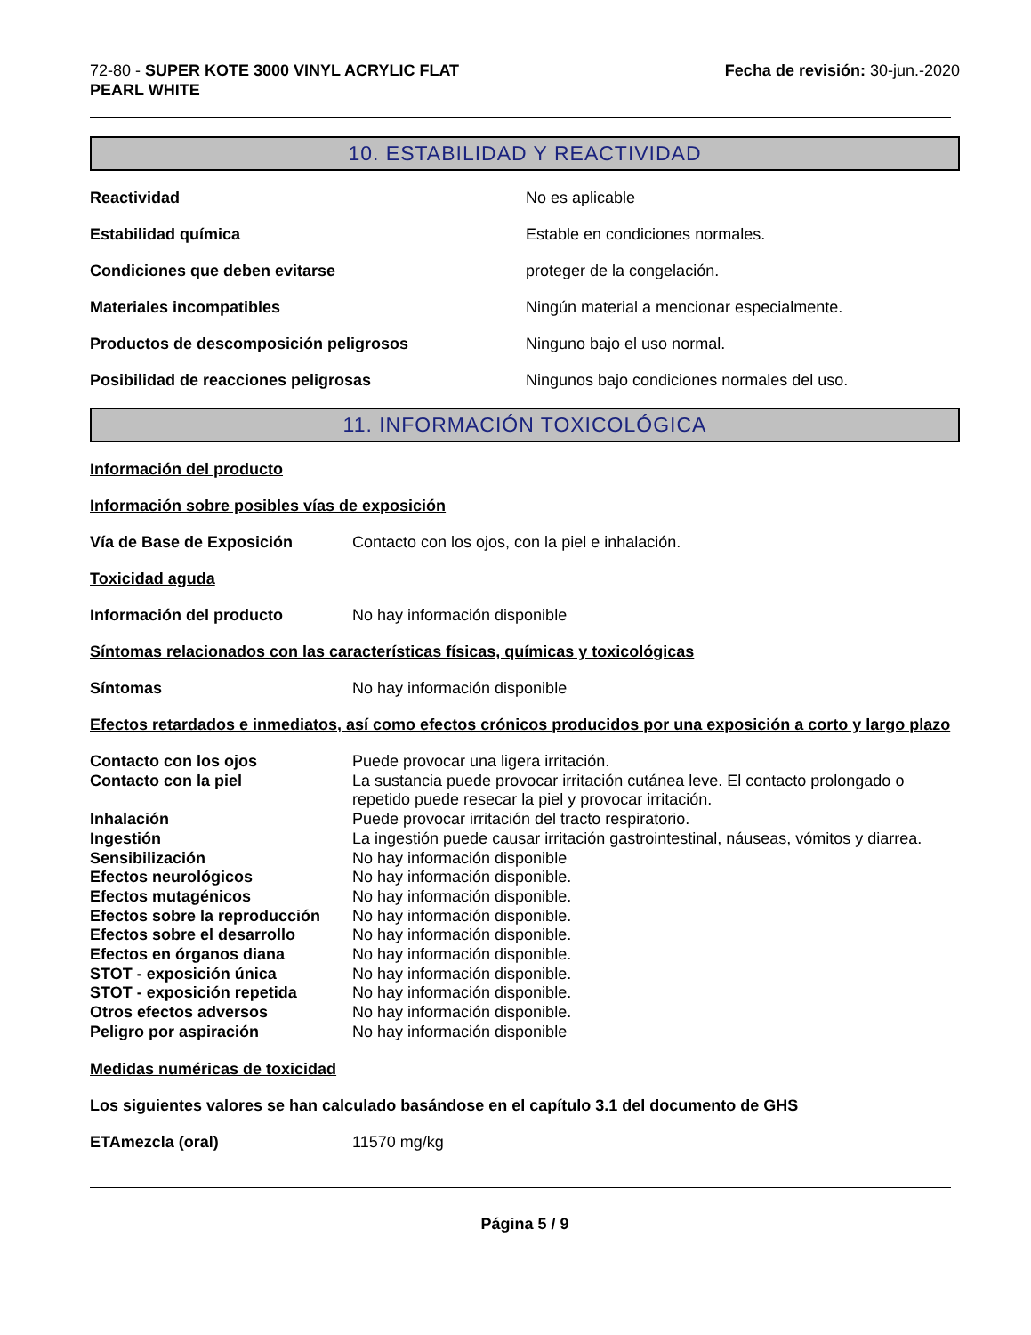72-80 - SUPER KOTE 3000 VINYL ACRYLIC FLAT
PEARL WHITE
Fecha de revisión: 30-jun.-2020
10. ESTABILIDAD Y REACTIVIDAD
Reactividad No es aplicable
Estabilidad química Estable en condiciones normales.
Condiciones que deben evitarse proteger de la congelación.
Materiales incompatibles Ningún material a mencionar especialmente.
Productos de descomposición peligrosos Ninguno bajo el uso normal.
Posibilidad de reacciones peligrosas Ningunos bajo condiciones normales del uso.
11. INFORMACIÓN TOXICOLÓGICA
Información del producto
Información sobre posibles vías de exposición
Vía de Base de Exposición Contacto con los ojos, con la piel e inhalación.
Toxicidad aguda
Información del producto No hay información disponible
Síntomas relacionados con las características físicas, químicas y toxicológicas
Síntomas No hay información disponible
Efectos retardados e inmediatos, así como efectos crónicos producidos por una exposición a corto y largo plazo
Contacto con los ojos
Puede provocar una ligera irritación.
Contacto con la piel
La sustancia puede provocar irritación cutánea leve. El contacto prolongado o repetido puede resecar la piel y provocar irritación.
Inhalación
Puede provocar irritación del tracto respiratorio.
Ingestión
La ingestión puede causar irritación gastrointestinal, náuseas, vómitos y diarrea.
Sensibilización
No hay información disponible
Efectos neurológicos
No hay información disponible.
Efectos mutagénicos
No hay información disponible.
Efectos sobre la reproducción
No hay información disponible.
Efectos sobre el desarrollo
No hay información disponible.
Efectos en órganos diana
No hay información disponible.
STOT - exposición única
No hay información disponible.
STOT - exposición repetida
No hay información disponible.
Otros efectos adversos
No hay información disponible.
Peligro por aspiración
No hay información disponible
Medidas numéricas de toxicidad
Los siguientes valores se han calculado basándose en el capítulo 3.1 del documento de GHS
ETAmezcla (oral) 11570 mg/kg
Página 5 / 9